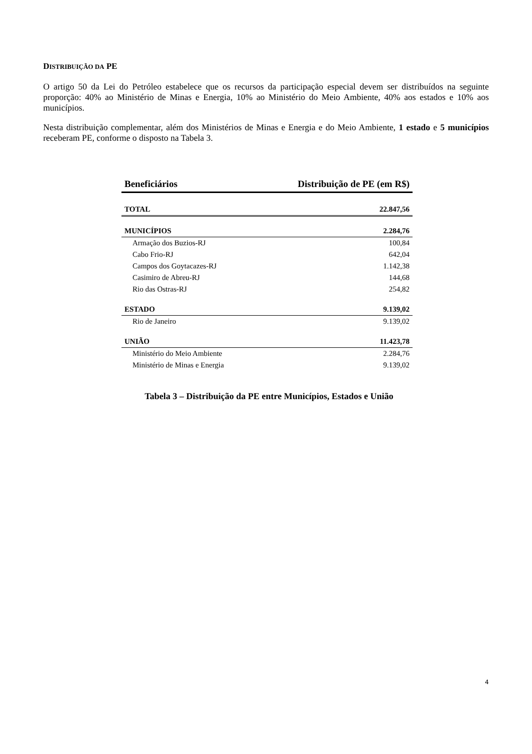DISTRIBUIÇÃO DA PE
O artigo 50 da Lei do Petróleo estabelece que os recursos da participação especial devem ser distribuídos na seguinte proporção: 40% ao Ministério de Minas e Energia, 10% ao Ministério do Meio Ambiente, 40% aos estados e 10% aos municípios.
Nesta distribuição complementar, além dos Ministérios de Minas e Energia e do Meio Ambiente, 1 estado e 5 municípios receberam PE, conforme o disposto na Tabela 3.
| Beneficiários | Distribuição de PE (em R$) |
| --- | --- |
| TOTAL | 22.847,56 |
| MUNICÍPIOS | 2.284,76 |
| Armação dos Buzios-RJ | 100,84 |
| Cabo Frio-RJ | 642,04 |
| Campos dos Goytacazes-RJ | 1.142,38 |
| Casimiro de Abreu-RJ | 144,68 |
| Rio das Ostras-RJ | 254,82 |
| ESTADO | 9.139,02 |
| Rio de Janeiro | 9.139,02 |
| UNIÃO | 11.423,78 |
| Ministério do Meio Ambiente | 2.284,76 |
| Ministério de Minas e Energia | 9.139,02 |
Tabela 3 – Distribuição da PE entre Municípios, Estados e União
4